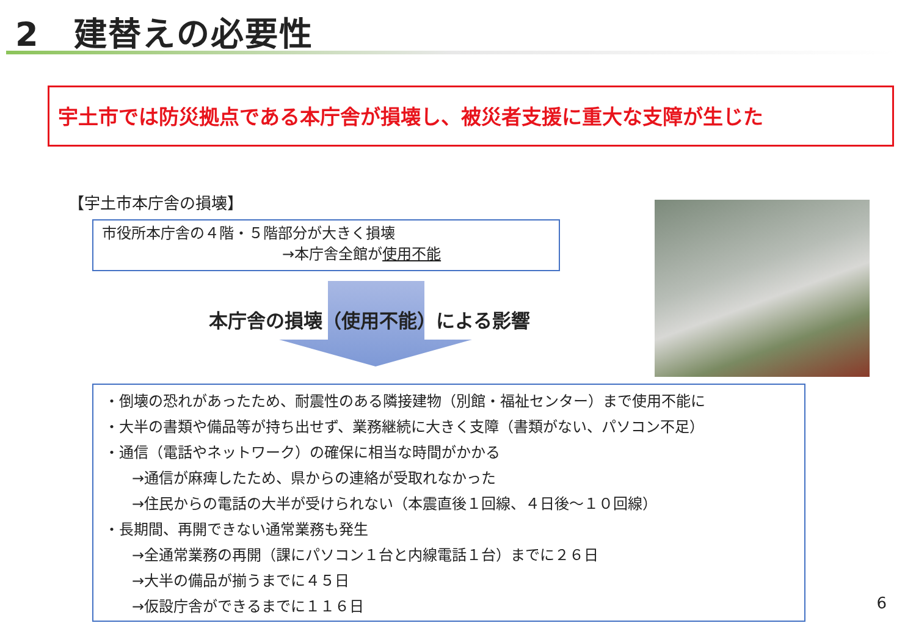2　建替えの必要性
宇土市では防災拠点である本庁舎が損壊し、被災者支援に重大な支障が生じた
【宇土市本庁舎の損壊】
市役所本庁舎の４階・５階部分が大きく損壊
→本庁舎全館が使用不能
本庁舎の損壊（使用不能）による影響
・倒壊の恐れがあったため、耐震性のある隣接建物（別館・福祉センター）まで使用不能に
・大半の書類や備品等が持ち出せず、業務継続に大きく支障（書類がない、パソコン不足）
・通信（電話やネットワーク）の確保に相当な時間がかかる
→通信が麻痺したため、県からの連絡が受取れなかった
→住民からの電話の大半が受けられない（本震直後１回線、４日後～１０回線）
・長期間、再開できない通常業務も発生
→全通常業務の再開（課にパソコン１台と内線電話１台）までに２６日
→大半の備品が揃うまでに４５日
→仮設庁舎ができるまでに１１６日
6